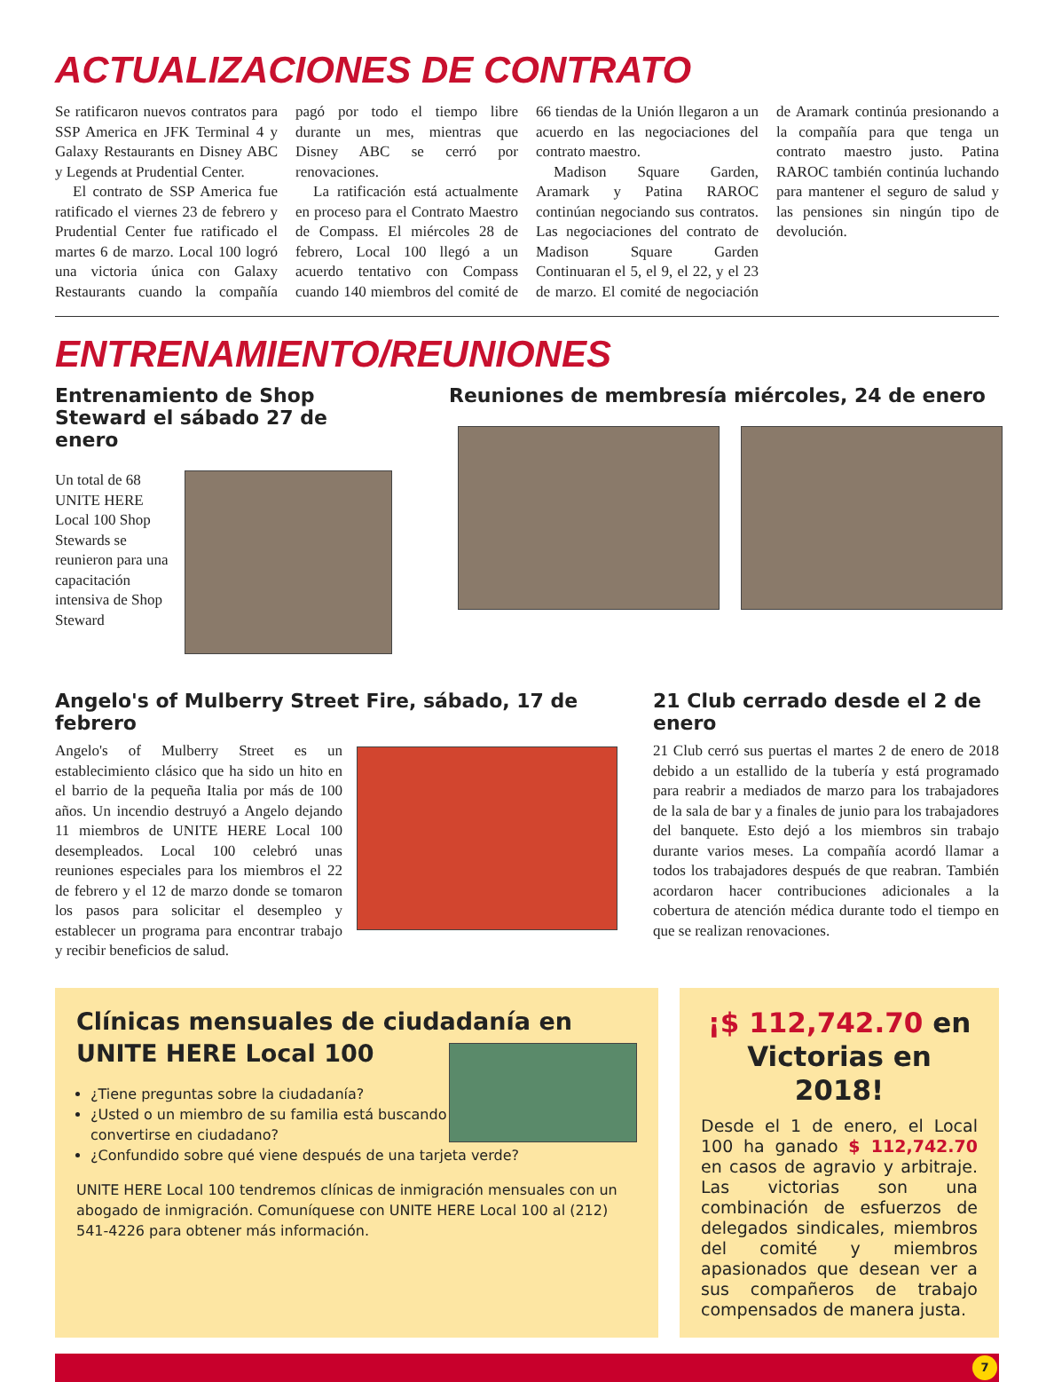ACTUALIZACIONES DE CONTRATO
Se ratificaron nuevos contratos para SSP America en JFK Terminal 4 y Galaxy Restaurants en Disney ABC y Legends at Prudential Center.
El contrato de SSP America fue ratificado el viernes 23 de febrero y Prudential Center fue ratificado el martes 6 de marzo. Local 100 logró una victoria única con Galaxy Restaurants cuando la compañía pagó por todo el tiempo libre durante un mes, mientras que Disney ABC se cerró por renovaciones.
La ratificación está actualmente en proceso para el Contrato Maestro de Compass. El miércoles 28 de febrero, Local 100 llegó a un acuerdo tentativo con Compass cuando 140 miembros del comité de 66 tiendas de la Unión llegaron a un acuerdo en las negociaciones del contrato maestro.
Madison Square Garden, Aramark y Patina RAROC continúan negociando sus contratos. Las negociaciones del contrato de Madison Square Garden Continuaran el 5, el 9, el 22, y el 23 de marzo. El comité de negociación de Aramark continúa presionando a la compañía para que tenga un contrato maestro justo. Patina RAROC también continúa luchando para mantener el seguro de salud y las pensiones sin ningún tipo de devolución.
ENTRENAMIENTO/REUNIONES
Entrenamiento de Shop Steward el sábado 27 de enero
Un total de 68 UNITE HERE Local 100 Shop Stewards se reunieron para una capacitación intensiva de Shop Steward
Reuniones de membresía miércoles, 24 de enero
Angelo's of Mulberry Street Fire, sábado, 17 de febrero
Angelo's of Mulberry Street es un establecimiento clásico que ha sido un hito en el barrio de la pequeña Italia por más de 100 años. Un incendio destruyó a Angelo dejando 11 miembros de UNITE HERE Local 100 desempleados. Local 100 celebró unas reuniones especiales para los miembros el 22 de febrero y el 12 de marzo donde se tomaron los pasos para solicitar el desempleo y establecer un programa para encontrar trabajo y recibir beneficios de salud.
21 Club cerrado desde el 2 de enero
21 Club cerró sus puertas el martes 2 de enero de 2018 debido a un estallido de la tubería y está programado para reabrir a mediados de marzo para los trabajadores de la sala de bar y a finales de junio para los trabajadores del banquete. Esto dejó a los miembros sin trabajo durante varios meses. La compañía acordó llamar a todos los trabajadores después de que reabran. También acordaron hacer contribuciones adicionales a la cobertura de atención médica durante todo el tiempo en que se realizan renovaciones.
Clínicas mensuales de ciudadanía en UNITE HERE Local 100
¿Tiene preguntas sobre la ciudadanía?
¿Usted o un miembro de su familia está buscando convertirse en ciudadano?
¿Confundido sobre qué viene después de una tarjeta verde?
UNITE HERE Local 100 tendremos clínicas de inmigración mensuales con un abogado de inmigración. Comuníquese con UNITE HERE Local 100 al (212) 541-4226 para obtener más información.
¡$ 112,742.70 en Victorias en 2018!
Desde el 1 de enero, el Local 100 ha ganado $ 112,742.70 en casos de agravio y arbitraje. Las victorias son una combinación de esfuerzos de delegados sindicales, miembros del comité y miembros apasionados que desean ver a sus compañeros de trabajo compensados de manera justa.
7